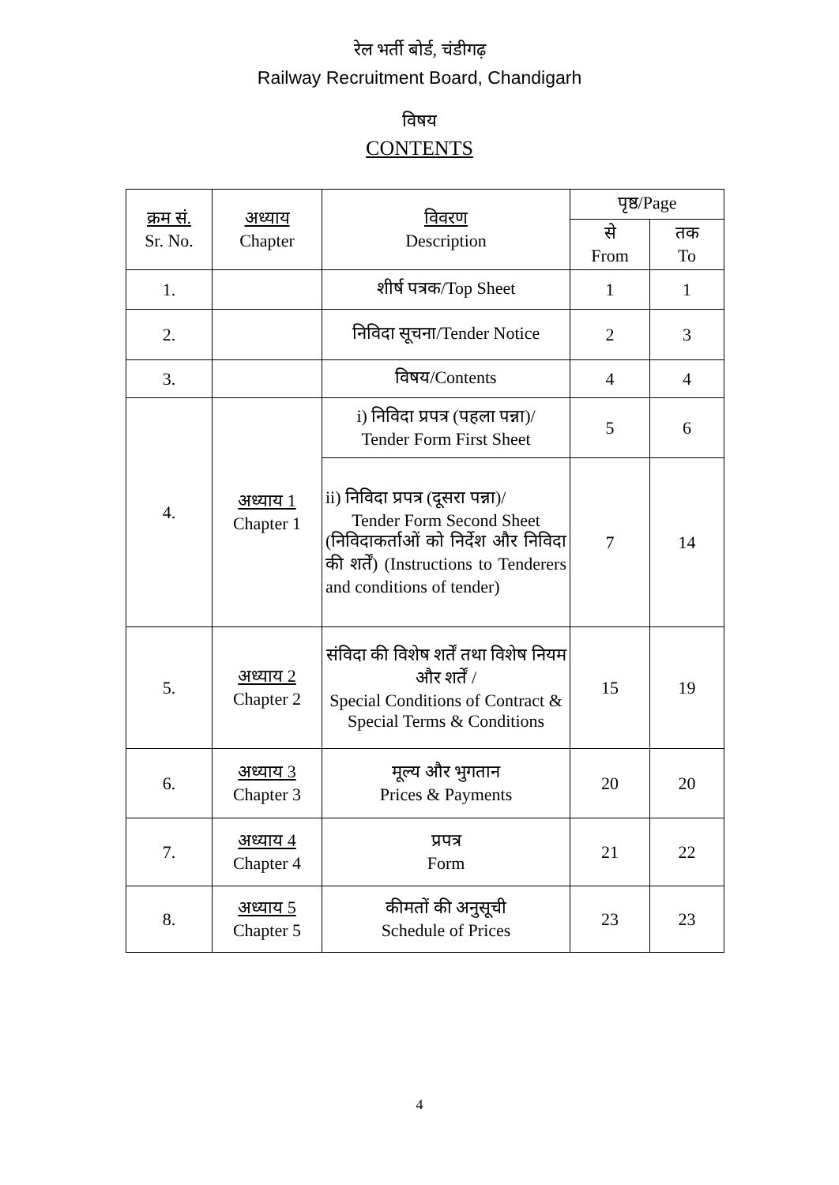रेल भर्ती बोर्ड, चंडीगढ़
Railway Recruitment Board, Chandigarh
विषय
CONTENTS
| क्रम सं. Sr. No. | अध्याय Chapter | विवरण Description | पृष्ठ/Page | |
| --- | --- | --- | --- | --- |
| | | | से From | तक To |
| 1. | | शीर्ष पत्रक/Top Sheet | 1 | 1 |
| 2. | | निविदा सूचना/Tender Notice | 2 | 3 |
| 3. | | विषय/Contents | 4 | 4 |
| 4. | अध्याय 1 Chapter 1 | i) निविदा प्रपत्र (पहला पन्ना)/ Tender Form First Sheet | 5 | 6 |
| | | ii) निविदा प्रपत्र (दूसरा पन्ना)/ Tender Form Second Sheet (निविदाकर्ताओं को निर्देश और निविदा की शर्तें) (Instructions to Tenderers and conditions of tender) | 7 | 14 |
| 5. | अध्याय 2 Chapter 2 | संविदा की विशेष शर्तें तथा विशेष नियम और शर्तें / Special Conditions of Contract & Special Terms & Conditions | 15 | 19 |
| 6. | अध्याय 3 Chapter 3 | मूल्य और भुगतान Prices & Payments | 20 | 20 |
| 7. | अध्याय 4 Chapter 4 | प्रपत्र Form | 21 | 22 |
| 8. | अध्याय 5 Chapter 5 | कीमतों की अनुसूची Schedule of Prices | 23 | 23 |
4